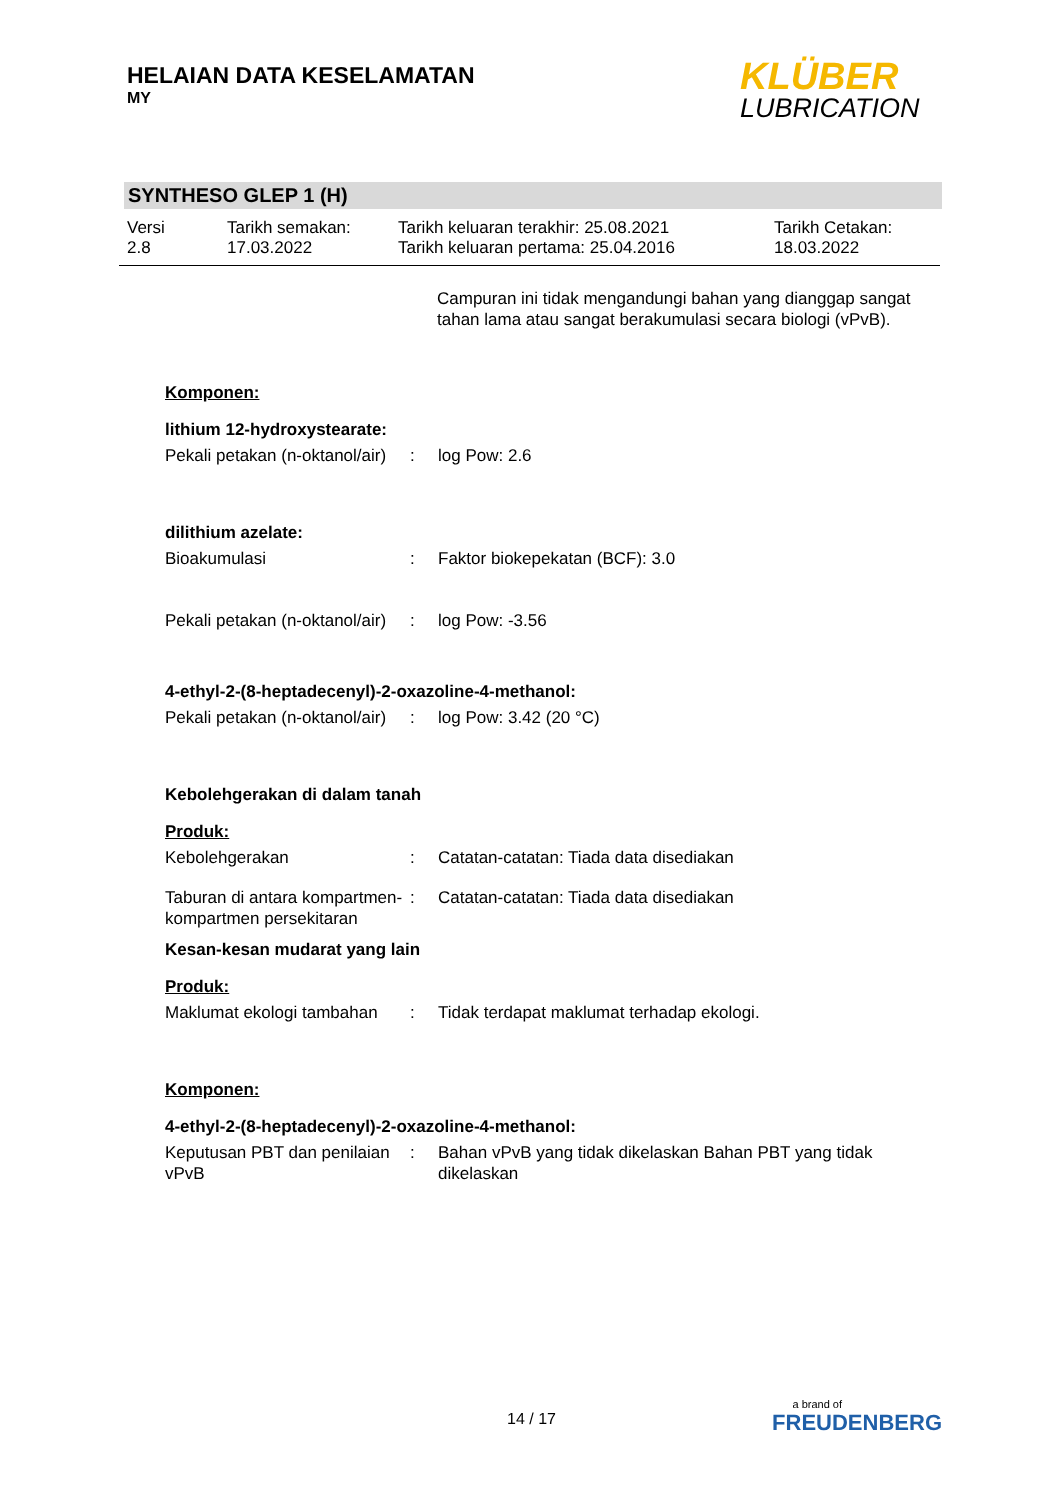HELAIAN DATA KESELAMATAN
MY
KLÜBER
LUBRICATION
SYNTHESO GLEP 1 (H)
Versi
2.8
Tarikh semakan:
17.03.2022
Tarikh keluaran terakhir: 25.08.2021
Tarikh keluaran pertama: 25.04.2016
Tarikh Cetakan:
18.03.2022
Campuran ini tidak mengandungi bahan yang dianggap sangat tahan lama atau sangat berakumulasi secara biologi (vPvB).
Komponen:
lithium 12-hydroxystearate:
Pekali petakan (n-oktanol/air)
: log Pow: 2.6
dilithium azelate:
Bioakumulasi : Faktor biokepekatan (BCF): 3.0
Pekali petakan (n-oktanol/air)
: log Pow: -3.56
4-ethyl-2-(8-heptadecenyl)-2-oxazoline-4-methanol:
Pekali petakan (n-oktanol/air)
: log Pow: 3.42 (20 °C)
Kebolehgerakan di dalam tanah
Produk:
Kebolehgerakan : Catatan-catatan: Tiada data disediakan
Taburan di antara kompartmen-kompartmen persekitaran
: Catatan-catatan: Tiada data disediakan
Kesan-kesan mudarat yang lain
Produk:
Maklumat ekologi tambahan
: Tidak terdapat maklumat terhadap ekologi.
Komponen:
4-ethyl-2-(8-heptadecenyl)-2-oxazoline-4-methanol:
Keputusan PBT dan penilaian vPvB
: Bahan vPvB yang tidak dikelaskan Bahan PBT yang tidak dikelaskan
14 / 17
a brand of
FREUDENBERG